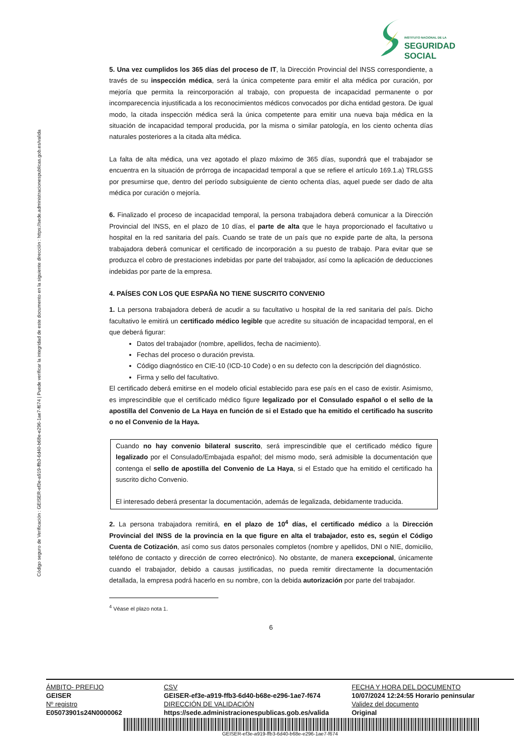Código seguro de Verificación : GEISER-ef3e-a919-ffb3-6d40-b68e-e296-1ae7-f674 | Puede verificar la integridad de este documento en la siguiente dirección : https://sede.administracionespublicas.gob.es/valida
INSTITUTO NACIONAL DE LA
SEGURIDAD SOCIAL
5. Una vez cumplidos los 365 días del proceso de IT, la Dirección Provincial del INSS correspondiente, a través de su inspección médica, será la única competente para emitir el alta médica por curación, por mejoría que permita la reincorporación al trabajo, con propuesta de incapacidad permanente o por incomparecencia injustificada a los reconocimientos médicos convocados por dicha entidad gestora. De igual modo, la citada inspección médica será la única competente para emitir una nueva baja médica en la situación de incapacidad temporal producida, por la misma o similar patología, en los ciento ochenta días naturales posteriores a la citada alta médica.
La falta de alta médica, una vez agotado el plazo máximo de 365 días, supondrá que el trabajador se encuentra en la situación de prórroga de incapacidad temporal a que se refiere el artículo 169.1.a) TRLGSS por presumirse que, dentro del período subsiguiente de ciento ochenta días, aquel puede ser dado de alta médica por curación o mejoría.
6. Finalizado el proceso de incapacidad temporal, la persona trabajadora deberá comunicar a la Dirección Provincial del INSS, en el plazo de 10 días, el parte de alta que le haya proporcionado el facultativo u hospital en la red sanitaria del país. Cuando se trate de un país que no expide parte de alta, la persona trabajadora deberá comunicar el certificado de incorporación a su puesto de trabajo. Para evitar que se produzca el cobro de prestaciones indebidas por parte del trabajador, así como la aplicación de deducciones indebidas por parte de la empresa.
4. PAÍSES CON LOS QUE ESPAÑA NO TIENE SUSCRITO CONVENIO
1. La persona trabajadora deberá de acudir a su facultativo u hospital de la red sanitaria del país. Dicho facultativo le emitirá un certificado médico legible que acredite su situación de incapacidad temporal, en el que deberá figurar:
Datos del trabajador (nombre, apellidos, fecha de nacimiento).
Fechas del proceso o duración prevista.
Código diagnóstico en CIE-10 (ICD-10 Code) o en su defecto con la descripción del diagnóstico.
Firma y sello del facultativo.
El certificado deberá emitirse en el modelo oficial establecido para ese país en el caso de existir. Asimismo, es imprescindible que el certificado médico figure legalizado por el Consulado español o el sello de la apostilla del Convenio de La Haya en función de si el Estado que ha emitido el certificado ha suscrito o no el Convenio de la Haya.
Cuando no hay convenio bilateral suscrito, será imprescindible que el certificado médico figure legalizado por el Consulado/Embajada español; del mismo modo, será admisible la documentación que contenga el sello de apostilla del Convenio de La Haya, si el Estado que ha emitido el certificado ha suscrito dicho Convenio.
El interesado deberá presentar la documentación, además de legalizada, debidamente traducida.
2. La persona trabajadora remitirá, en el plazo de 10<sup>4</sup> días, el certificado médico a la Dirección Provincial del INSS de la provincia en la que figure en alta el trabajador, esto es, según el Código Cuenta de Cotización, así como sus datos personales completos (nombre y apellidos, DNI o NIE, domicilio, teléfono de contacto y dirección de correo electrónico). No obstante, de manera excepcional, únicamente cuando el trabajador, debido a causas justificadas, no pueda remitir directamente la documentación detallada, la empresa podrá hacerlo en su nombre, con la debida autorización por parte del trabajador.
<sup>4</sup> Véase el plazo nota 1.
6
| ÁMBITO- PREFIJO | CSV | FECHA Y HORA DEL DOCUMENTO |
| GEISER | GEISER-ef3e-a919-ffb3-6d40-b68e-e296-1ae7-f674 | 10/07/2024 12:24:55 Horario peninsular |
| Nº registro | DIRECCIÓN DE VALIDACIÓN | Validez del documento |
| E05073901s24N0000062 | https://sede.administracionespublicas.gob.es/valida | Original |
GEISER-ef3e-a919-ffb3-6d40-b68e-e296-1ae7-f674